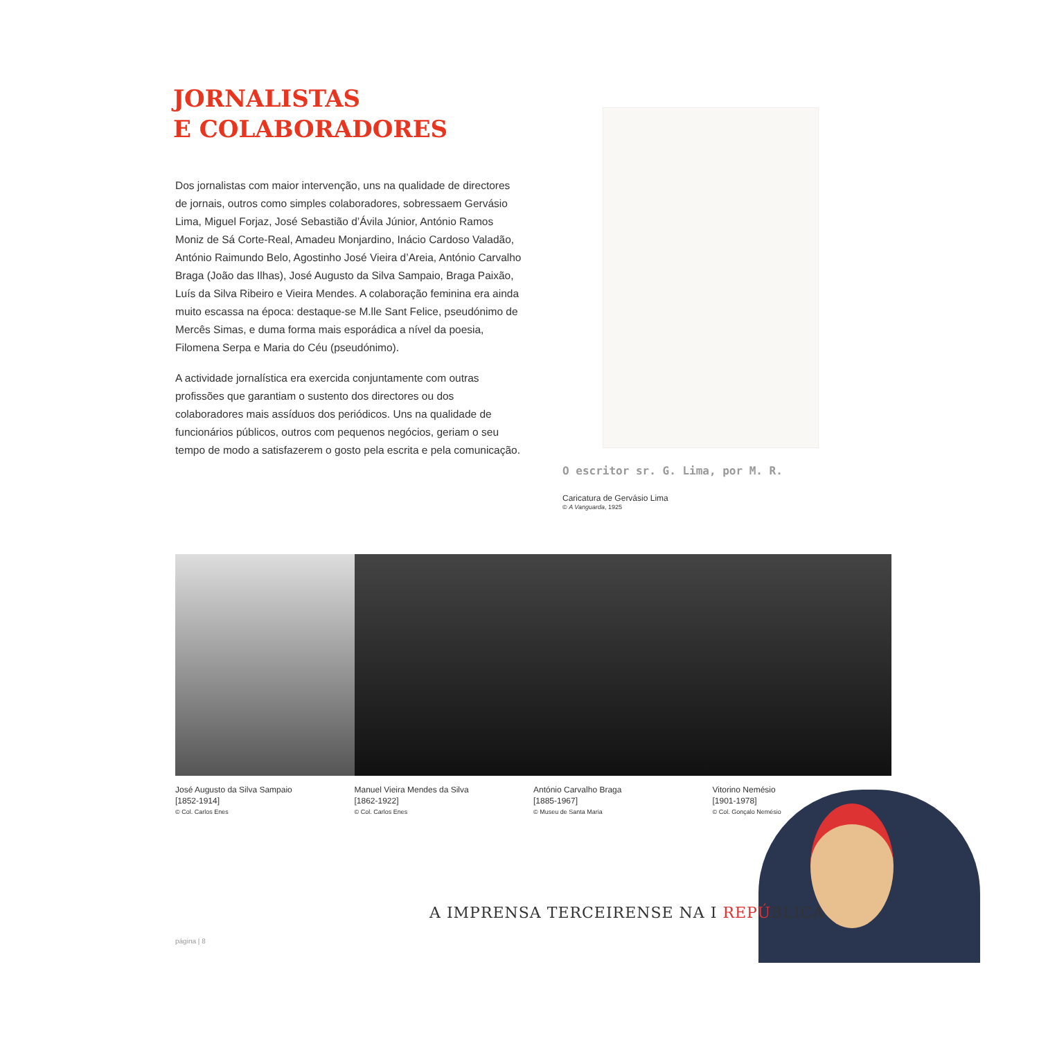JORNALISTAS
E COLABORADORES
Dos jornalistas com maior intervenção, uns na qualidade de directores de jornais, outros como simples colaboradores, sobressaem Gervásio Lima, Miguel Forjaz, José Sebastião d’Ávila Júnior, António Ramos Moniz de Sá Corte-Real, Amadeu Monjardino, Inácio Cardoso Valadão, António Raimundo Belo, Agostinho José Vieira d’Areia, António Carvalho Braga (João das Ilhas), José Augusto da Silva Sampaio, Braga Paixão, Luís da Silva Ribeiro e Vieira Mendes. A colaboração feminina era ainda muito escassa na época: destaque-se M.lle Sant Felice, pseudónimo de Mercês Simas, e duma forma mais esporádica a nível da poesia, Filomena Serpa e Maria do Céu (pseudónimo).
A actividade jornalística era exercida conjuntamente com outras profissões que garantiam o sustento dos directores ou dos colaboradores mais assíduos dos periódicos. Uns na qualidade de funcionários públicos, outros com pequenos negócios, geriam o seu tempo de modo a satisfazerem o gosto pela escrita e pela comunicação.
O escritor sr. G. Lima, por M. R.
Caricatura de Gervásio Lima
© A Vanguarda, 1925
José Augusto da Silva Sampaio
[1852-1914]
© Col. Carlos Enes
Manuel Vieira Mendes da Silva
[1862-1922]
© Col. Carlos Enes
António Carvalho Braga
[1885-1967]
© Museu de Santa Maria
Vitorino Nemésio
[1901-1978]
© Col. Gonçalo Nemésio
A IMPRENSA TERCEIRENSE NA I REPÚBLICA
página | 8